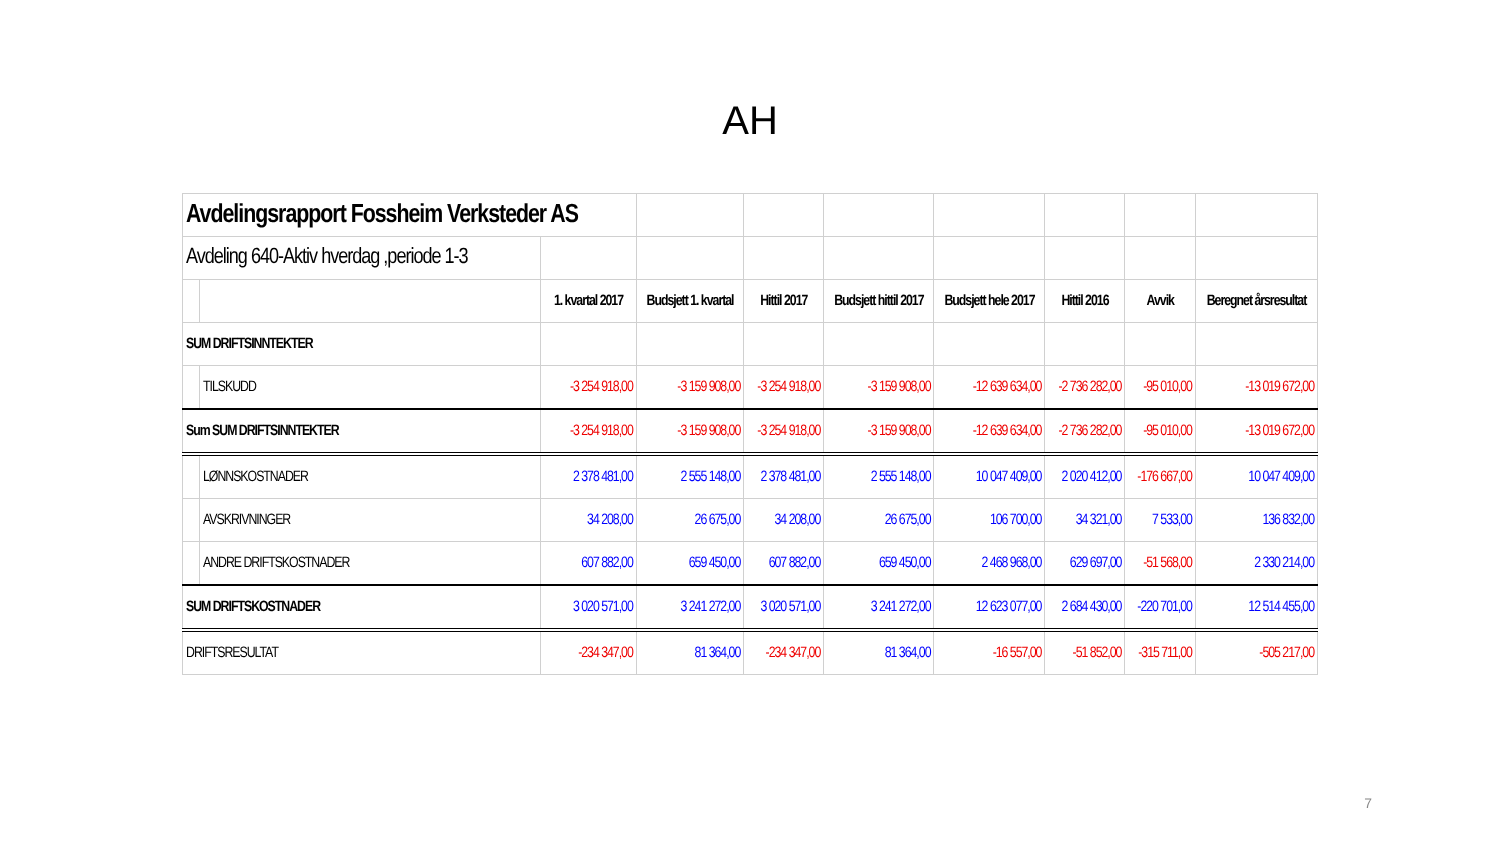AH
| Avdelingsrapport Fossheim Verksteder AS | | | | | | | | | |
| Avdeling 640-Aktiv hverdag ,periode 1-3 | | | | | | | | | |
| | | 1. kvartal 2017 | Budsjett 1. kvartal | Hittil 2017 | Budsjett hittil 2017 | Budsjett hele 2017 | Hittil 2016 | Avvik | Beregnet årsresultat |
| SUM DRIFTSINNTEKTER | | | | | | | | | |
| | TILSKUDD | -3 254 918,00 | -3 159 908,00 | -3 254 918,00 | -3 159 908,00 | -12 639 634,00 | -2 736 282,00 | -95 010,00 | -13 019 672,00 |
| Sum SUM DRIFTSINNTEKTER | | -3 254 918,00 | -3 159 908,00 | -3 254 918,00 | -3 159 908,00 | -12 639 634,00 | -2 736 282,00 | -95 010,00 | -13 019 672,00 |
| | LØNNSKOSTNADER | 2 378 481,00 | 2 555 148,00 | 2 378 481,00 | 2 555 148,00 | 10 047 409,00 | 2 020 412,00 | -176 667,00 | 10 047 409,00 |
| | AVSKRIVNINGER | 34 208,00 | 26 675,00 | 34 208,00 | 26 675,00 | 106 700,00 | 34 321,00 | 7 533,00 | 136 832,00 |
| | ANDRE DRIFTSKOSTNADER | 607 882,00 | 659 450,00 | 607 882,00 | 659 450,00 | 2 468 968,00 | 629 697,00 | -51 568,00 | 2 330 214,00 |
| SUM DRIFTSKOSTNADER | | 3 020 571,00 | 3 241 272,00 | 3 020 571,00 | 3 241 272,00 | 12 623 077,00 | 2 684 430,00 | -220 701,00 | 12 514 455,00 |
| DRIFTSRESULTAT | | -234 347,00 | 81 364,00 | -234 347,00 | 81 364,00 | -16 557,00 | -51 852,00 | -315 711,00 | -505 217,00 |
7